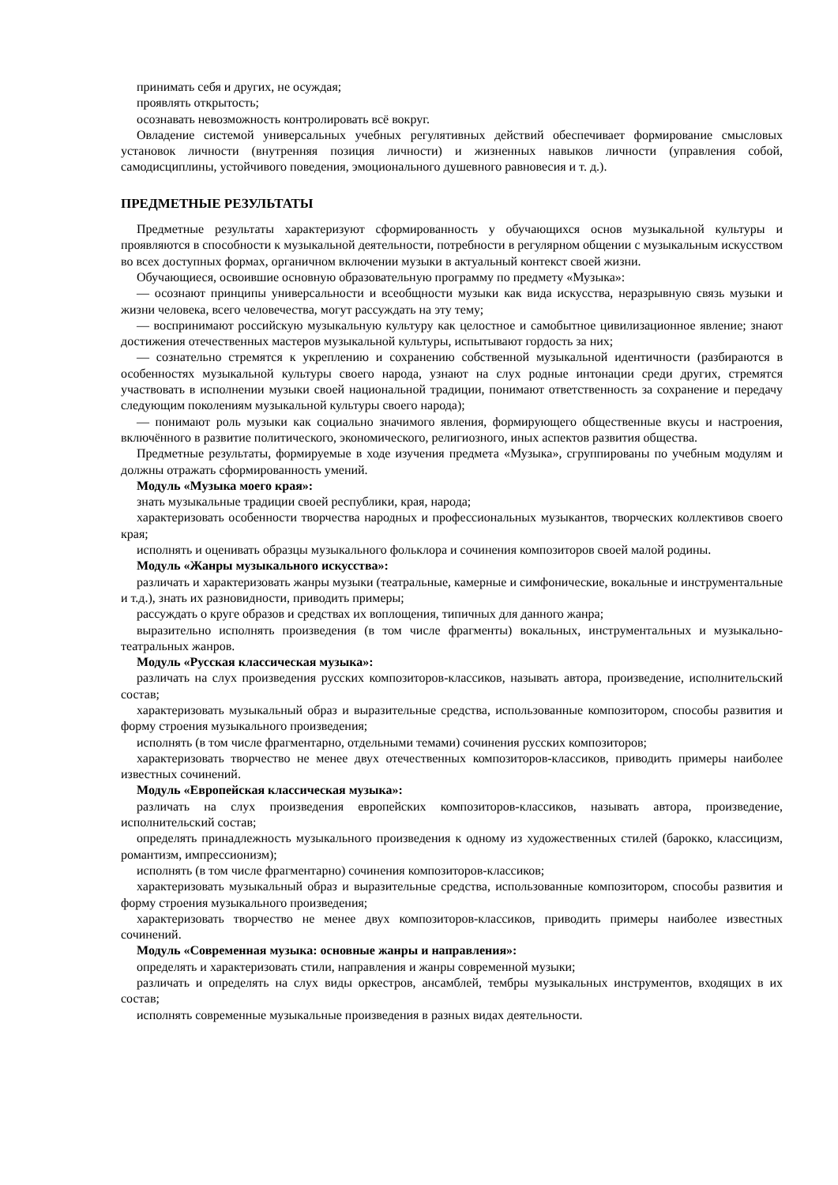принимать себя и других, не осуждая;
проявлять открытость;
осознавать невозможность контролировать всё вокруг.
Овладение системой универсальных учебных регулятивных действий обеспечивает формирование смысловых установок личности (внутренняя позиция личности) и жизненных навыков личности (управления собой, самодисциплины, устойчивого поведения, эмоционального душевного равновесия и т. д.).
ПРЕДМЕТНЫЕ РЕЗУЛЬТАТЫ
Предметные результаты характеризуют сформированность у обучающихся основ музыкальной культуры и проявляются в способности к музыкальной деятельности, потребности в регулярном общении с музыкальным искусством во всех доступных формах, органичном включении музыки в актуальный контекст своей жизни.
Обучающиеся, освоившие основную образовательную программу по предмету «Музыка»:
— осознают принципы универсальности и всеобщности музыки как вида искусства, неразрывную связь музыки и жизни человека, всего человечества, могут рассуждать на эту тему;
— воспринимают российскую музыкальную культуру как целостное и самобытное цивилизационное явление; знают достижения отечественных мастеров музыкальной культуры, испытывают гордость за них;
— сознательно стремятся к укреплению и сохранению собственной музыкальной идентичности (разбираются в особенностях музыкальной культуры своего народа, узнают на слух родные интонации среди других, стремятся участвовать в исполнении музыки своей национальной традиции, понимают ответственность за сохранение и передачу следующим поколениям музыкальной культуры своего народа);
— понимают роль музыки как социально значимого явления, формирующего общественные вкусы и настроения, включённого в развитие политического, экономического, религиозного, иных аспектов развития общества.
Предметные результаты, формируемые в ходе изучения предмета «Музыка», сгруппированы по учебным модулям и должны отражать сформированность умений.
Модуль «Музыка моего края»:
знать музыкальные традиции своей республики, края, народа;
характеризовать особенности творчества народных и профессиональных музыкантов, творческих коллективов своего края;
исполнять и оценивать образцы музыкального фольклора и сочинения композиторов своей малой родины.
Модуль «Жанры музыкального искусства»:
различать и характеризовать жанры музыки (театральные, камерные и симфонические, вокальные и инструментальные и т.д.), знать их разновидности, приводить примеры;
рассуждать о круге образов и средствах их воплощения, типичных для данного жанра;
выразительно исполнять произведения (в том числе фрагменты) вокальных, инструментальных и музыкально-театральных жанров.
Модуль «Русская классическая музыка»:
различать на слух произведения русских композиторов-классиков, называть автора, произведение, исполнительский состав;
характеризовать музыкальный образ и выразительные средства, использованные композитором, способы развития и форму строения музыкального произведения;
исполнять (в том числе фрагментарно, отдельными темами) сочинения русских композиторов;
характеризовать творчество не менее двух отечественных композиторов-классиков, приводить примеры наиболее известных сочинений.
Модуль «Европейская классическая музыка»:
различать на слух произведения европейских композиторов-классиков, называть автора, произведение, исполнительский состав;
определять принадлежность музыкального произведения к одному из художественных стилей (барокко, классицизм, романтизм, импрессионизм);
исполнять (в том числе фрагментарно) сочинения композиторов-классиков;
характеризовать музыкальный образ и выразительные средства, использованные композитором, способы развития и форму строения музыкального произведения;
характеризовать творчество не менее двух композиторов-классиков, приводить примеры наиболее известных сочинений.
Модуль «Современная музыка: основные жанры и направления»:
определять и характеризовать стили, направления и жанры современной музыки;
различать и определять на слух виды оркестров, ансамблей, тембры музыкальных инструментов, входящих в их состав;
исполнять современные музыкальные произведения в разных видах деятельности.